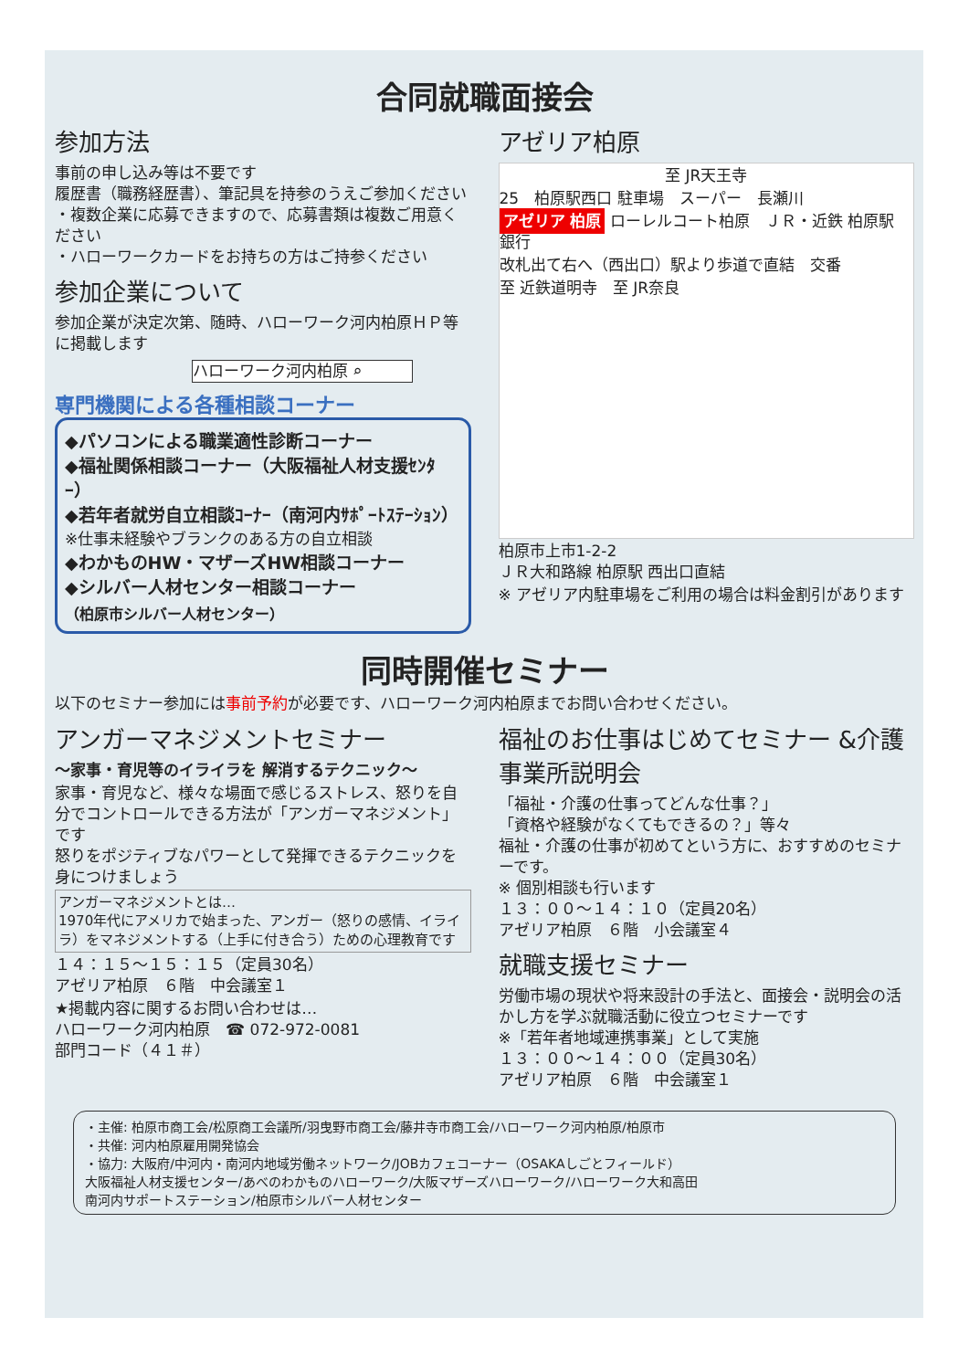合同就職面接会
参加方法
事前の申し込み等は不要です
履歴書（職務経歴書）、筆記具を持参のうえご参加ください
・複数企業に応募できますので、応募書類は複数ご用意ください
・ハローワークカードをお持ちの方はご持参ください
参加企業について
参加企業が決定次第、随時、ハローワーク河内柏原ＨＰ等に掲載します
ハローワーク河内柏原 ⌕
専門機関による各種相談コーナー
◆パソコンによる職業適性診断コーナー
◆福祉関係相談コーナー（大阪福祉人材支援ｾﾝﾀｰ）
◆若年者就労自立相談ｺｰﾅｰ（南河内ｻﾎﾟｰﾄｽﾃｰｼｮﾝ）
※仕事未経験やブランクのある方の自立相談
◆わかものHW・マザーズHW相談コーナー
◆シルバー人材センター相談コーナー
（柏原市シルバー人材センター）
アゼリア柏原
至 JR天王寺
25　柏原駅西口 駐車場　スーパー　長瀬川
アゼリア 柏原 ローレルコート柏原　ＪＲ・近鉄 柏原駅　銀行
改札出て右へ（西出口）駅より歩道で直結　交番
至 近鉄道明寺　至 JR奈良
柏原市上市1-2-2
ＪＲ大和路線 柏原駅 西出口直結
※ アゼリア内駐車場をご利用の場合は料金割引があります
同時開催セミナー
以下のセミナー参加には事前予約が必要です、ハローワーク河内柏原までお問い合わせください。
アンガーマネジメントセミナー
～家事・育児等のイライラを 解消するテクニック～
家事・育児など、様々な場面で感じるストレス、怒りを自分でコントロールできる方法が「アンガーマネジメント」です
怒りをポジティブなパワーとして発揮できるテクニックを身につけましょう
アンガーマネジメントとは…
1970年代にアメリカで始まった、アンガー（怒りの感情、イライラ）をマネジメントする（上手に付き合う）ための心理教育です
１４：１５～１５：１５（定員30名）
アゼリア柏原　６階　中会議室１
★掲載内容に関するお問い合わせは…
ハローワーク河内柏原　☎ 072-972-0081
部門コード（４１＃）
福祉のお仕事はじめてセミナー &介護事業所説明会
「福祉・介護の仕事ってどんな仕事？」
「資格や経験がなくてもできるの？」等々
福祉・介護の仕事が初めてという方に、おすすめのセミナーです。
※ 個別相談も行います
１３：００～１４：１０（定員20名）
アゼリア柏原　６階　小会議室４
就職支援セミナー
労働市場の現状や将来設計の手法と、面接会・説明会の活かし方を学ぶ就職活動に役立つセミナーです
※「若年者地域連携事業」として実施
１３：００～１４：００（定員30名）
アゼリア柏原　６階　中会議室１
・主催: 柏原市商工会/松原商工会議所/羽曳野市商工会/藤井寺市商工会/ハローワーク河内柏原/柏原市
・共催: 河内柏原雇用開発協会
・協力: 大阪府/中河内・南河内地域労働ネットワーク/JOBカフェコーナー（OSAKAしごとフィールド）
大阪福祉人材支援センター/あべのわかものハローワーク/大阪マザーズハローワーク/ハローワーク大和高田
南河内サポートステーション/柏原市シルバー人材センター